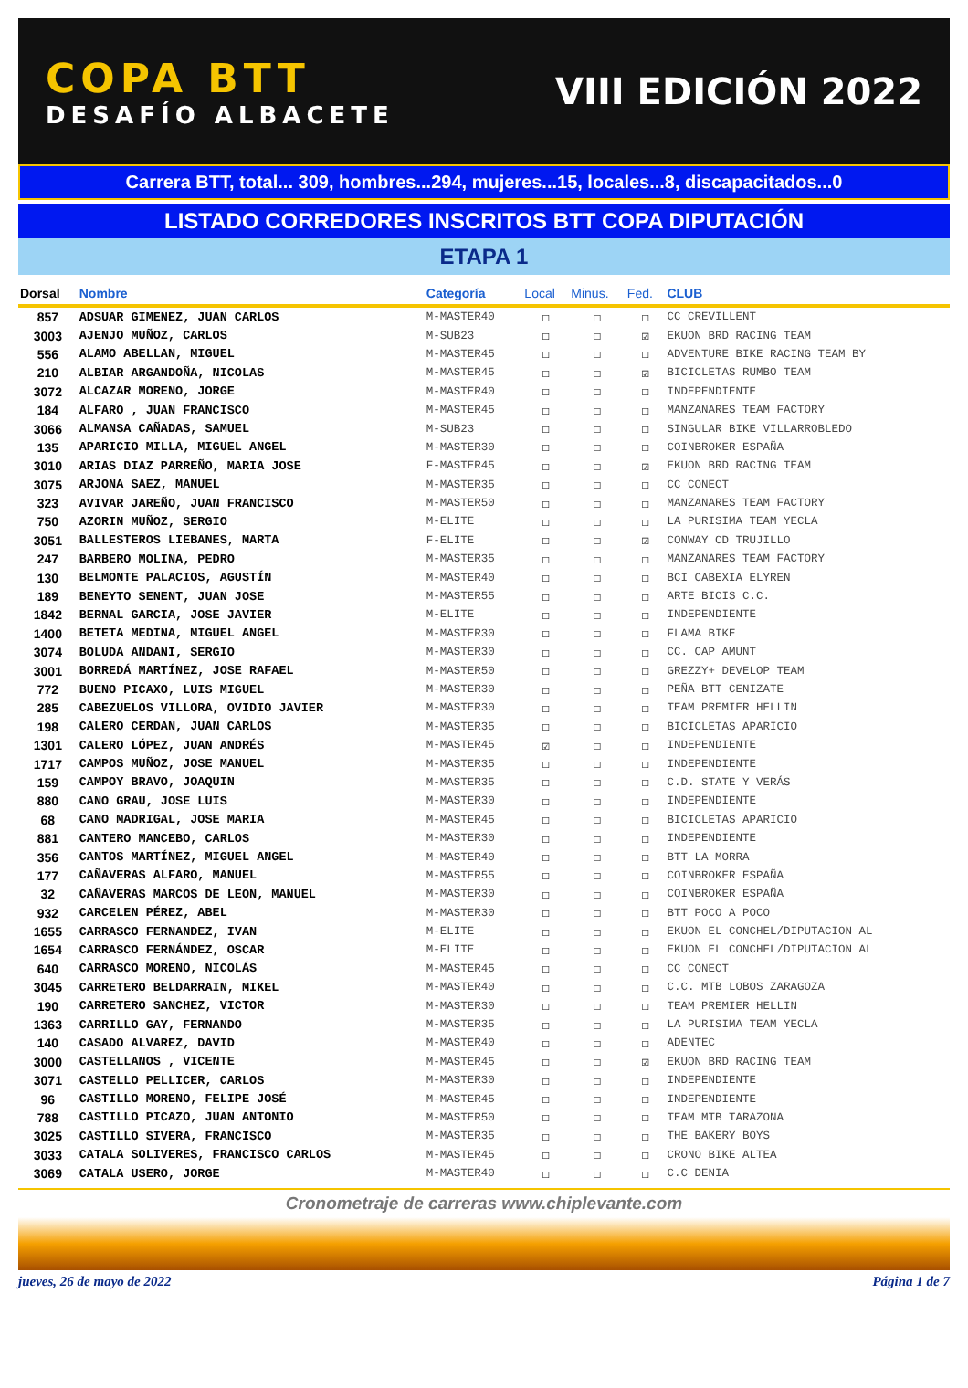COPA BTT
DESAFÍO ALBACETE
VIII EDICIÓN 2022
Carrera BTT, total... 309, hombres...294, mujeres...15, locales...8, discapacitados...0
LISTADO CORREDORES INSCRITOS BTT COPA DIPUTACIÓN
ETAPA 1
| Dorsal | Nombre | Categoría | Local | Minus. | Fed. | CLUB |
| --- | --- | --- | --- | --- | --- | --- |
| 857 | ADSUAR GIMENEZ, JUAN CARLOS | M-MASTER40 | ☐ | ☐ | ☐ | CC CREVILLENT |
| 3003 | AJENJO MUÑOZ, CARLOS | M-SUB23 | ☐ | ☐ | ☑ | EKUON BRD RACING TEAM |
| 556 | ALAMO ABELLAN, MIGUEL | M-MASTER45 | ☐ | ☐ | ☐ | ADVENTURE BIKE RACING TEAM BY |
| 210 | ALBIAR ARGANDOÑA, NICOLAS | M-MASTER45 | ☐ | ☐ | ☑ | BICICLETAS RUMBO TEAM |
| 3072 | ALCAZAR MORENO, JORGE | M-MASTER40 | ☐ | ☐ | ☐ | INDEPENDIENTE |
| 184 | ALFARO , JUAN FRANCISCO | M-MASTER45 | ☐ | ☐ | ☐ | MANZANARES TEAM FACTORY |
| 3066 | ALMANSA CAÑADAS, SAMUEL | M-SUB23 | ☐ | ☐ | ☐ | SINGULAR BIKE VILLARROBLEDO |
| 135 | APARICIO MILLA, MIGUEL ANGEL | M-MASTER30 | ☐ | ☐ | ☐ | COINBROKER ESPAÑA |
| 3010 | ARIAS DIAZ PARREÑO, MARIA JOSE | F-MASTER45 | ☐ | ☐ | ☑ | EKUON BRD RACING TEAM |
| 3075 | ARJONA SAEZ, MANUEL | M-MASTER35 | ☐ | ☐ | ☐ | CC CONECT |
| 323 | AVIVAR JAREÑO, JUAN FRANCISCO | M-MASTER50 | ☐ | ☐ | ☐ | MANZANARES TEAM FACTORY |
| 750 | AZORIN MUÑOZ, SERGIO | M-ELITE | ☐ | ☐ | ☐ | LA PURISIMA TEAM YECLA |
| 3051 | BALLESTEROS LIEBANES, MARTA | F-ELITE | ☐ | ☐ | ☑ | CONWAY CD TRUJILLO |
| 247 | BARBERO MOLINA, PEDRO | M-MASTER35 | ☐ | ☐ | ☐ | MANZANARES TEAM FACTORY |
| 130 | BELMONTE PALACIOS, AGUSTÍN | M-MASTER40 | ☐ | ☐ | ☐ | BCI CABEXIA ELYREN |
| 189 | BENEYTO SENENT, JUAN JOSE | M-MASTER55 | ☐ | ☐ | ☐ | ARTE BICIS C.C. |
| 1842 | BERNAL GARCIA, JOSE JAVIER | M-ELITE | ☐ | ☐ | ☐ | INDEPENDIENTE |
| 1400 | BETETA MEDINA, MIGUEL ANGEL | M-MASTER30 | ☐ | ☐ | ☐ | FLAMA BIKE |
| 3074 | BOLUDA ANDANI, SERGIO | M-MASTER30 | ☐ | ☐ | ☐ | CC. CAP AMUNT |
| 3001 | BORREDÁ MARTÍNEZ, JOSE RAFAEL | M-MASTER50 | ☐ | ☐ | ☐ | GREZZY+ DEVELOP TEAM |
| 772 | BUENO PICAXO, LUIS MIGUEL | M-MASTER30 | ☐ | ☐ | ☐ | PEÑA BTT CENIZATE |
| 285 | CABEZUELOS VILLORA, OVIDIO JAVIER | M-MASTER30 | ☐ | ☐ | ☐ | TEAM PREMIER HELLIN |
| 198 | CALERO CERDAN, JUAN CARLOS | M-MASTER35 | ☐ | ☐ | ☐ | BICICLETAS APARICIO |
| 1301 | CALERO LÓPEZ, JUAN ANDRÉS | M-MASTER45 | ☑ | ☐ | ☐ | INDEPENDIENTE |
| 1717 | CAMPOS MUÑOZ, JOSE MANUEL | M-MASTER35 | ☐ | ☐ | ☐ | INDEPENDIENTE |
| 159 | CAMPOY BRAVO, JOAQUIN | M-MASTER35 | ☐ | ☐ | ☐ | C.D. STATE Y VERÁS |
| 880 | CANO GRAU, JOSE LUIS | M-MASTER30 | ☐ | ☐ | ☐ | INDEPENDIENTE |
| 68 | CANO MADRIGAL, JOSE MARIA | M-MASTER45 | ☐ | ☐ | ☐ | BICICLETAS APARICIO |
| 881 | CANTERO MANCEBO, CARLOS | M-MASTER30 | ☐ | ☐ | ☐ | INDEPENDIENTE |
| 356 | CANTOS MARTÍNEZ, MIGUEL ANGEL | M-MASTER40 | ☐ | ☐ | ☐ | BTT LA MORRA |
| 177 | CAÑAVERAS ALFARO, MANUEL | M-MASTER55 | ☐ | ☐ | ☐ | COINBROKER ESPAÑA |
| 32 | CAÑAVERAS MARCOS DE LEON, MANUEL | M-MASTER30 | ☐ | ☐ | ☐ | COINBROKER ESPAÑA |
| 932 | CARCELEN PÉREZ, ABEL | M-MASTER30 | ☐ | ☐ | ☐ | BTT POCO A POCO |
| 1655 | CARRASCO FERNANDEZ, IVAN | M-ELITE | ☐ | ☐ | ☐ | EKUON EL CONCHEL/DIPUTACION AL |
| 1654 | CARRASCO FERNÁNDEZ, OSCAR | M-ELITE | ☐ | ☐ | ☐ | EKUON EL CONCHEL/DIPUTACION AL |
| 640 | CARRASCO MORENO, NICOLÁS | M-MASTER45 | ☐ | ☐ | ☐ | CC CONECT |
| 3045 | CARRETERO BELDARRAIN, MIKEL | M-MASTER40 | ☐ | ☐ | ☐ | C.C. MTB LOBOS ZARAGOZA |
| 190 | CARRETERO SANCHEZ, VICTOR | M-MASTER30 | ☐ | ☐ | ☐ | TEAM PREMIER HELLIN |
| 1363 | CARRILLO GAY, FERNANDO | M-MASTER35 | ☐ | ☐ | ☐ | LA PURISIMA TEAM YECLA |
| 140 | CASADO ALVAREZ, DAVID | M-MASTER40 | ☐ | ☐ | ☐ | ADENTEC |
| 3000 | CASTELLANOS , VICENTE | M-MASTER45 | ☐ | ☐ | ☑ | EKUON BRD RACING TEAM |
| 3071 | CASTELLO PELLICER, CARLOS | M-MASTER30 | ☐ | ☐ | ☐ | INDEPENDIENTE |
| 96 | CASTILLO MORENO, FELIPE JOSÉ | M-MASTER45 | ☐ | ☐ | ☐ | INDEPENDIENTE |
| 788 | CASTILLO PICAZO, JUAN ANTONIO | M-MASTER50 | ☐ | ☐ | ☐ | TEAM MTB TARAZONA |
| 3025 | CASTILLO SIVERA, FRANCISCO | M-MASTER35 | ☐ | ☐ | ☐ | THE BAKERY BOYS |
| 3033 | CATALA SOLIVERES, FRANCISCO CARLOS | M-MASTER45 | ☐ | ☐ | ☐ | CRONO BIKE ALTEA |
| 3069 | CATALA USERO, JORGE | M-MASTER40 | ☐ | ☐ | ☐ | C.C DENIA |
Cronometraje de carreras www.chiplevante.com
jueves, 26 de mayo de 2022 Página 1 de 7